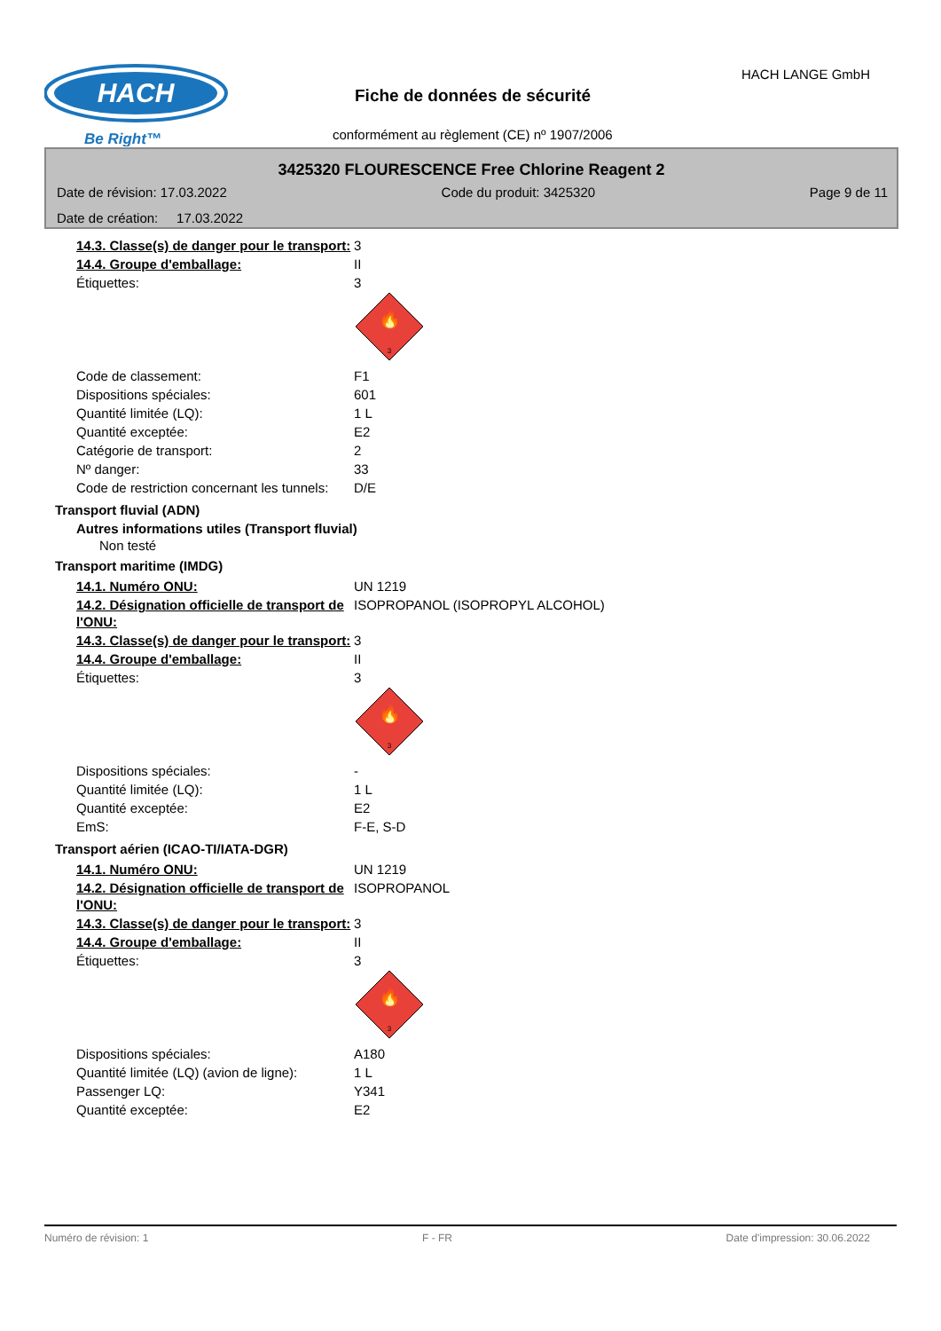HACH
Be Right™
Fiche de données de sécurité
HACH LANGE GmbH
conformément au règlement (CE) nº 1907/2006
3425320 FLOURESCENCE Free Chlorine Reagent 2
Date de révision: 17.03.2022 Code du produit: 3425320 Page 9 de 11
Date de création: 17.03.2022
| 14.3. Classe(s) de danger pour le transport: | 3 |
| 14.4. Groupe d'emballage: | II |
| Étiquettes: | 3 🔥 3 |
| Code de classement: | F1 |
| Dispositions spéciales: | 601 |
| Quantité limitée (LQ): | 1 L |
| Quantité exceptée: | E2 |
| Catégorie de transport: | 2 |
| Nº danger: | 33 |
| Code de restriction concernant les tunnels: | D/E |
Transport fluvial (ADN)
Autres informations utiles (Transport fluvial)
Non testé
Transport maritime (IMDG)
| 14.1. Numéro ONU: | UN 1219 |
| 14.2. Désignation officielle de transport de l'ONU: | ISOPROPANOL (ISOPROPYL ALCOHOL) |
| 14.3. Classe(s) de danger pour le transport: | 3 |
| 14.4. Groupe d'emballage: | II |
| Étiquettes: | 3 🔥 3 |
| Dispositions spéciales: | - |
| Quantité limitée (LQ): | 1 L |
| Quantité exceptée: | E2 |
| EmS: | F-E, S-D |
Transport aérien (ICAO-TI/IATA-DGR)
| 14.1. Numéro ONU: | UN 1219 |
| 14.2. Désignation officielle de transport de l'ONU: | ISOPROPANOL |
| 14.3. Classe(s) de danger pour le transport: | 3 |
| 14.4. Groupe d'emballage: | II |
| Étiquettes: | 3 🔥 3 |
| Dispositions spéciales: | A180 |
| Quantité limitée (LQ) (avion de ligne): | 1 L |
| Passenger LQ: | Y341 |
| Quantité exceptée: | E2 |
Numéro de révision: 1 F - FR Date d'impression: 30.06.2022